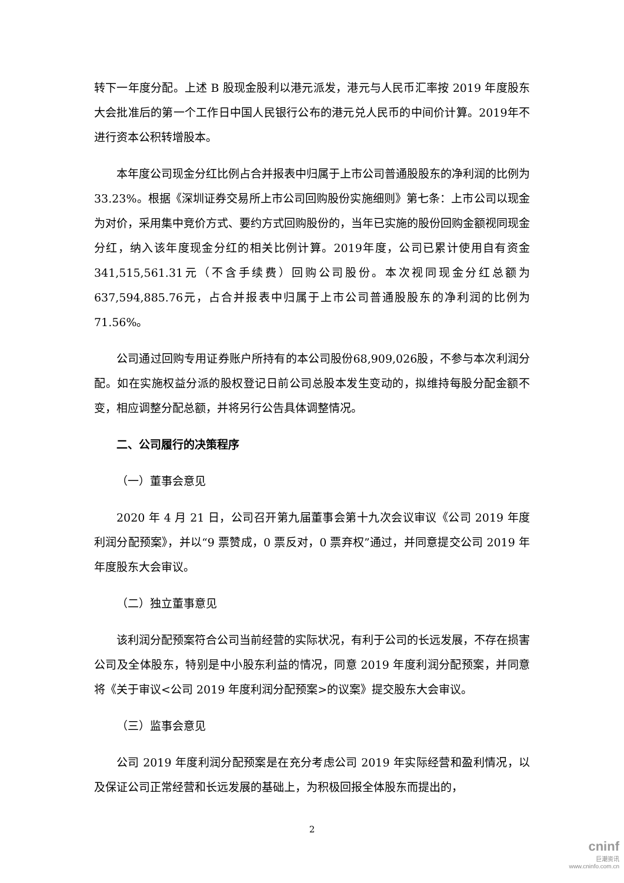转下一年度分配。上述 B 股现金股利以港元派发，港元与人民币汇率按 2019 年度股东大会批准后的第一个工作日中国人民银行公布的港元兑人民币的中间价计算。2019年不进行资本公积转增股本。
本年度公司现金分红比例占合并报表中归属于上市公司普通股股东的净利润的比例为33.23%。根据《深圳证券交易所上市公司回购股份实施细则》第七条：上市公司以现金为对价，采用集中竞价方式、要约方式回购股份的，当年已实施的股份回购金额视同现金分红，纳入该年度现金分红的相关比例计算。2019年度，公司已累计使用自有资金341,515,561.31元（不含手续费）回购公司股份。本次视同现金分红总额为637,594,885.76元，占合并报表中归属于上市公司普通股股东的净利润的比例为71.56%。
公司通过回购专用证券账户所持有的本公司股份68,909,026股，不参与本次利润分配。如在实施权益分派的股权登记日前公司总股本发生变动的，拟维持每股分配金额不变，相应调整分配总额，并将另行公告具体调整情况。
二、公司履行的决策程序
（一）董事会意见
2020 年 4 月 21 日，公司召开第九届董事会第十九次会议审议《公司 2019 年度利润分配预案》，并以“9 票赞成，0 票反对，0 票弃权”通过，并同意提交公司 2019 年年度股东大会审议。
（二）独立董事意见
该利润分配预案符合公司当前经营的实际状况，有利于公司的长远发展，不存在损害公司及全体股东，特别是中小股东利益的情况，同意 2019 年度利润分配预案，并同意将《关于审议<公司 2019 年度利润分配预案>的议案》提交股东大会审议。
（三）监事会意见
公司 2019 年度利润分配预案是在充分考虑公司 2019 年实际经营和盈利情况，以及保证公司正常经营和长远发展的基础上，为积极回报全体股东而提出的，
2
cninf
巨潮资讯
www.cninfo.com.cn